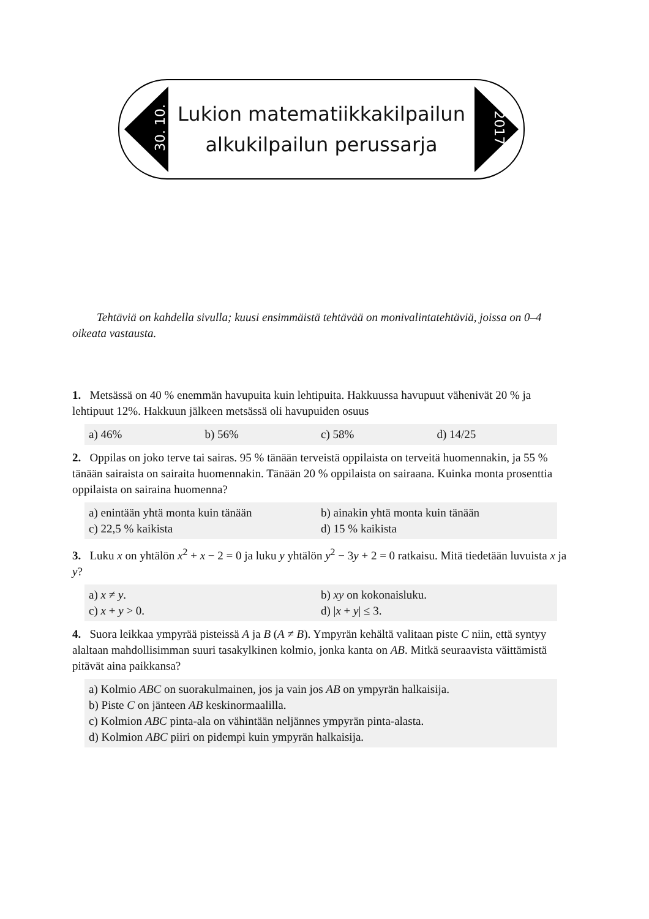30. 10.
Lukion matematiikkakilpailun
alkukilpailun perussarja
2017
Tehtäviä on kahdella sivulla; kuusi ensimmäistä tehtävää on monivalintatehtäviä, joissa on 0–4 oikeata vastausta.
1. Metsässä on 40 % enemmän havupuita kuin lehtipuita. Hakkuussa havupuut vähenivät 20 % ja lehtipuut 12%. Hakkuun jälkeen metsässä oli havupuiden osuus
a) 46% b) 56% c) 58% d) 14/25
2. Oppilas on joko terve tai sairas. 95 % tänään terveistä oppilaista on terveitä huomennakin, ja 55 % tänään sairaista on sairaita huomennakin. Tänään 20 % oppilaista on sairaana. Kuinka monta prosenttia oppilaista on sairaina huomenna?
a) enintään yhtä monta kuin tänään b) ainakin yhtä monta kuin tänään c) 22,5 % kaikista d) 15 % kaikista
3. Luku x on yhtälön x<sup>2</sup> + x − 2 = 0 ja luku y yhtälön y<sup>2</sup> − 3y + 2 = 0 ratkaisu. Mitä tiedetään luvuista x ja y?
a) x ≠ y. b) xy on kokonaisluku. c) x + y > 0. d) |x + y| ≤ 3.
4. Suora leikkaa ympyrää pisteissä A ja B (A ≠ B). Ympyrän kehältä valitaan piste C niin, että syntyy alaltaan mahdollisimman suuri tasakylkinen kolmio, jonka kanta on AB. Mitkä seuraavista väittämistä pitävät aina paikkansa?
a) Kolmio ABC on suorakulmainen, jos ja vain jos AB on ympyrän halkaisija.
b) Piste C on jänteen AB keskinormaalilla.
c) Kolmion ABC pinta-ala on vähintään neljännes ympyrän pinta-alasta.
d) Kolmion ABC piiri on pidempi kuin ympyrän halkaisija.